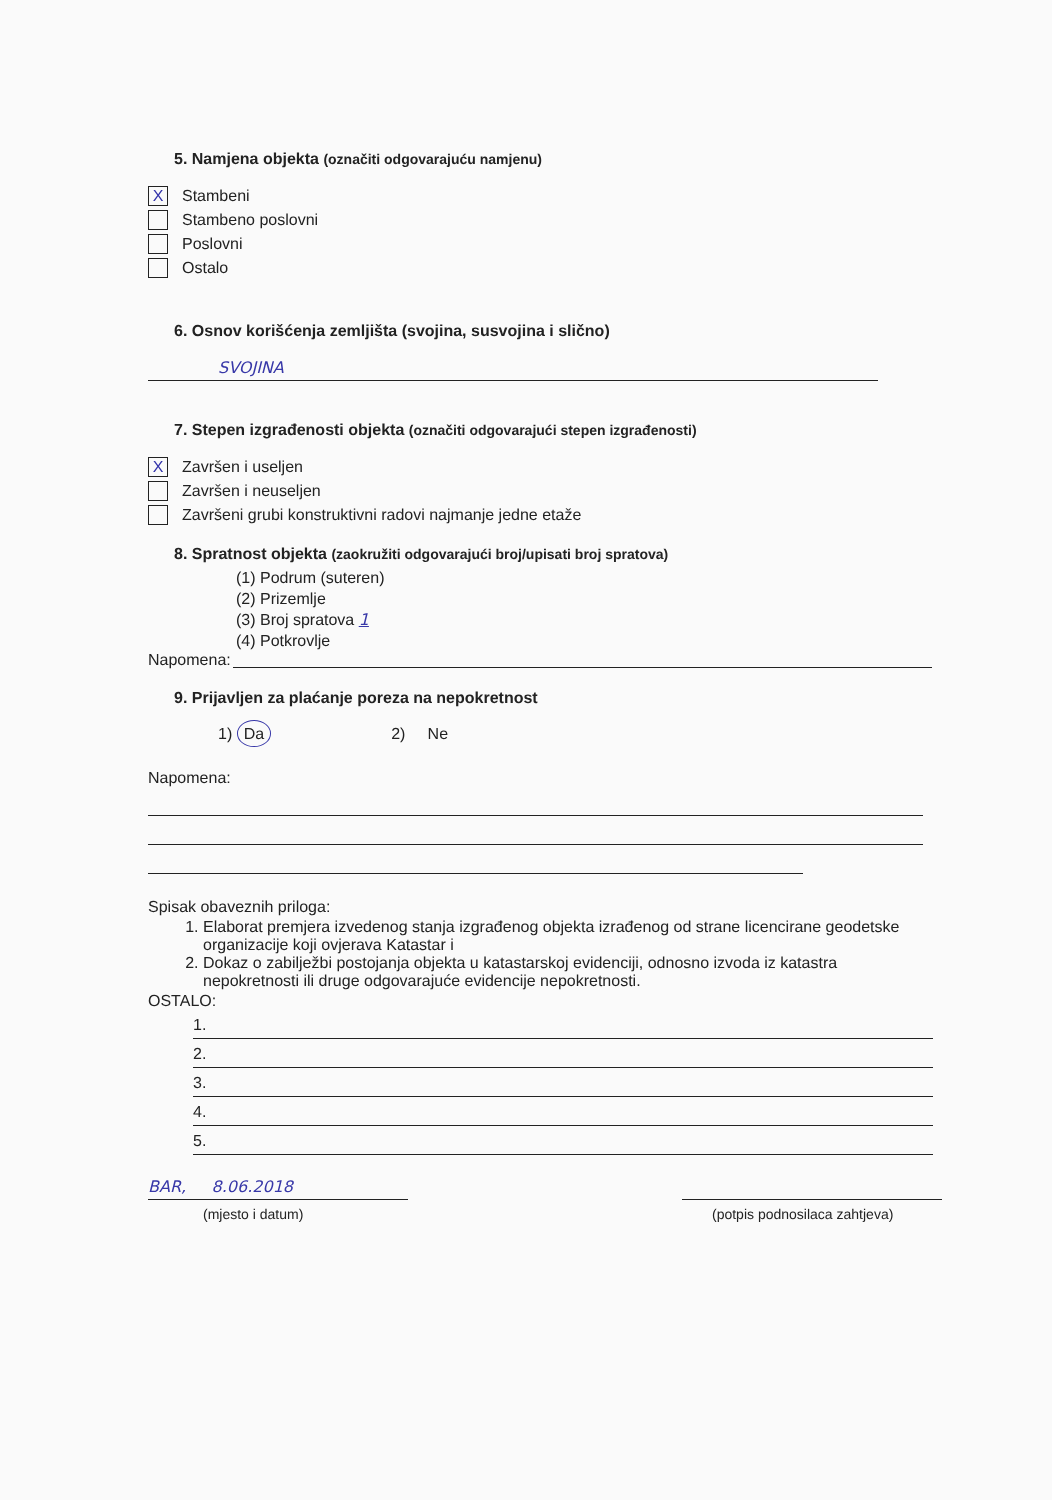5. Namjena objekta (označiti odgovarajuću namjenu)
X Stambeni
Stambeno poslovni
Poslovni
Ostalo
6. Osnov korišćenja zemljišta (svojina, susvojina i slično)
SVOJINA
7. Stepen izgrađenosti objekta (označiti odgovarajući stepen izgrađenosti)
X Završen i useljen
Završen i neuseljen
Završeni grubi konstruktivni radovi najmanje jedne etaže
8. Spratnost objekta (zaokružiti odgovarajući broj/upisati broj spratova)
(1) Podrum (suteren)
(2) Prizemlje
(3) Broj spratova 1
(4) Potkrovlje
Napomena:
9. Prijavljen za plaćanje poreza na nepokretnost
1) Da 2) Ne
Napomena:
Spisak obaveznih priloga:
1. Elaborat premjera izvedenog stanja izgrađenog objekta izrađenog od strane licencirane geodetske organizacije koji ovjerava Katastar i
2. Dokaz o zabilježbi postojanja objekta u katastarskoj evidenciji, odnosno izvoda iz katastra nepokretnosti ili druge odgovarajuće evidencije nepokretnosti.
OSTALO:
1.
2.
3.
4.
5.
BAR, 8.06.2018
(mjesto i datum)
(potpis podnosilaca zahtjeva)